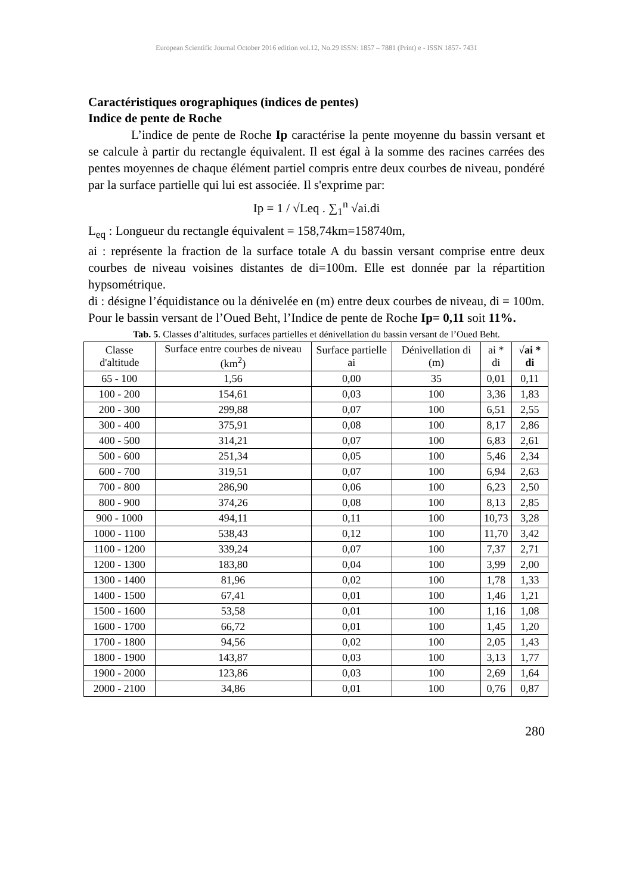European Scientific Journal October 2016 edition vol.12, No.29 ISSN: 1857 – 7881 (Print) e - ISSN 1857- 7431
Caractéristiques orographiques (indices de pentes)
Indice de pente de Roche
L’indice de pente de Roche Ip caractérise la pente moyenne du bassin versant et se calcule à partir du rectangle équivalent. Il est égal à la somme des racines carrées des pentes moyennes de chaque élément partiel compris entre deux courbes de niveau, pondéré par la surface partielle qui lui est associée. Il s'exprime par:
Ip = 1 / √Leq . ∑<sub>1</sub><sup>n</sup> √ai.di
L<sub>eq</sub> : Longueur du rectangle équivalent = 158,74km=158740m,
ai : représente la fraction de la surface totale A du bassin versant comprise entre deux courbes de niveau voisines distantes de di=100m. Elle est donnée par la répartition hypsométrique.
di : désigne l’équidistance ou la dénivelée en (m) entre deux courbes de niveau, di = 100m.
Pour le bassin versant de l’Oued Beht, l’Indice de pente de Roche Ip= 0,11 soit 11%.
Tab. 5. Classes d’altitudes, surfaces partielles et dénivellation du bassin versant de l’Oued Beht.
| Classe d'altitude | Surface entre courbes de niveau (km<sup>2</sup>) | Surface partielle ai | Dénivellation di (m) | ai * di | √ai * di |
| --- | --- | --- | --- | --- | --- |
| 65 - 100 | 1,56 | 0,00 | 35 | 0,01 | 0,11 |
| 100 - 200 | 154,61 | 0,03 | 100 | 3,36 | 1,83 |
| 200 - 300 | 299,88 | 0,07 | 100 | 6,51 | 2,55 |
| 300 - 400 | 375,91 | 0,08 | 100 | 8,17 | 2,86 |
| 400 - 500 | 314,21 | 0,07 | 100 | 6,83 | 2,61 |
| 500 - 600 | 251,34 | 0,05 | 100 | 5,46 | 2,34 |
| 600 - 700 | 319,51 | 0,07 | 100 | 6,94 | 2,63 |
| 700 - 800 | 286,90 | 0,06 | 100 | 6,23 | 2,50 |
| 800 - 900 | 374,26 | 0,08 | 100 | 8,13 | 2,85 |
| 900 - 1000 | 494,11 | 0,11 | 100 | 10,73 | 3,28 |
| 1000 - 1100 | 538,43 | 0,12 | 100 | 11,70 | 3,42 |
| 1100 - 1200 | 339,24 | 0,07 | 100 | 7,37 | 2,71 |
| 1200 - 1300 | 183,80 | 0,04 | 100 | 3,99 | 2,00 |
| 1300 - 1400 | 81,96 | 0,02 | 100 | 1,78 | 1,33 |
| 1400 - 1500 | 67,41 | 0,01 | 100 | 1,46 | 1,21 |
| 1500 - 1600 | 53,58 | 0,01 | 100 | 1,16 | 1,08 |
| 1600 - 1700 | 66,72 | 0,01 | 100 | 1,45 | 1,20 |
| 1700 - 1800 | 94,56 | 0,02 | 100 | 2,05 | 1,43 |
| 1800 - 1900 | 143,87 | 0,03 | 100 | 3,13 | 1,77 |
| 1900 - 2000 | 123,86 | 0,03 | 100 | 2,69 | 1,64 |
| 2000 - 2100 | 34,86 | 0,01 | 100 | 0,76 | 0,87 |
280